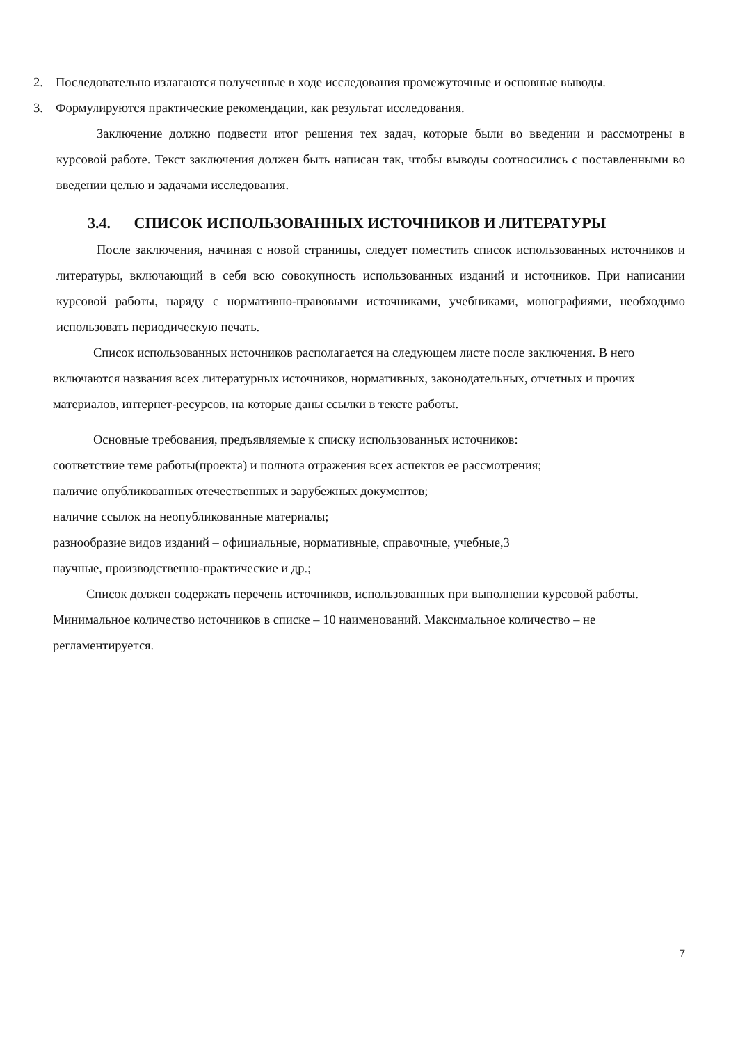2. Последовательно излагаются полученные в ходе исследования промежуточные и основные выводы.
3. Формулируются практические рекомендации, как результат исследования.
Заключение должно подвести итог решения тех задач, которые были во введении и рассмотрены в курсовой работе. Текст заключения должен быть написан так, чтобы выводы соотносились с поставленными во введении целью и задачами исследования.
3.4. СПИСОК ИСПОЛЬЗОВАННЫХ ИСТОЧНИКОВ И ЛИТЕРАТУРЫ
После заключения, начиная с новой страницы, следует поместить список использованных источников и литературы, включающий в себя всю совокупность использованных изданий и источников. При написании курсовой работы, наряду с нормативно-правовыми источниками, учебниками, монографиями, необходимо использовать периодическую печать.
Список использованных источников располагается на следующем листе после заключения. В него включаются названия всех литературных источников, нормативных, законодательных, отчетных и прочих материалов, интернет-ресурсов, на которые даны ссылки в тексте работы.
Основные требования, предъявляемые к списку использованных источников:
соответствие теме работы(проекта) и полнота отражения всех аспектов ее рассмотрения;
наличие опубликованных отечественных и зарубежных документов;
наличие ссылок на неопубликованные материалы;
разнообразие видов изданий – официальные, нормативные, справочные, учебные,3
научные, производственно-практические и др.;
Список должен содержать перечень источников, использованных при выполнении курсовой работы. Минимальное количество источников в списке – 10 наименований. Максимальное количество – не регламентируется.
7